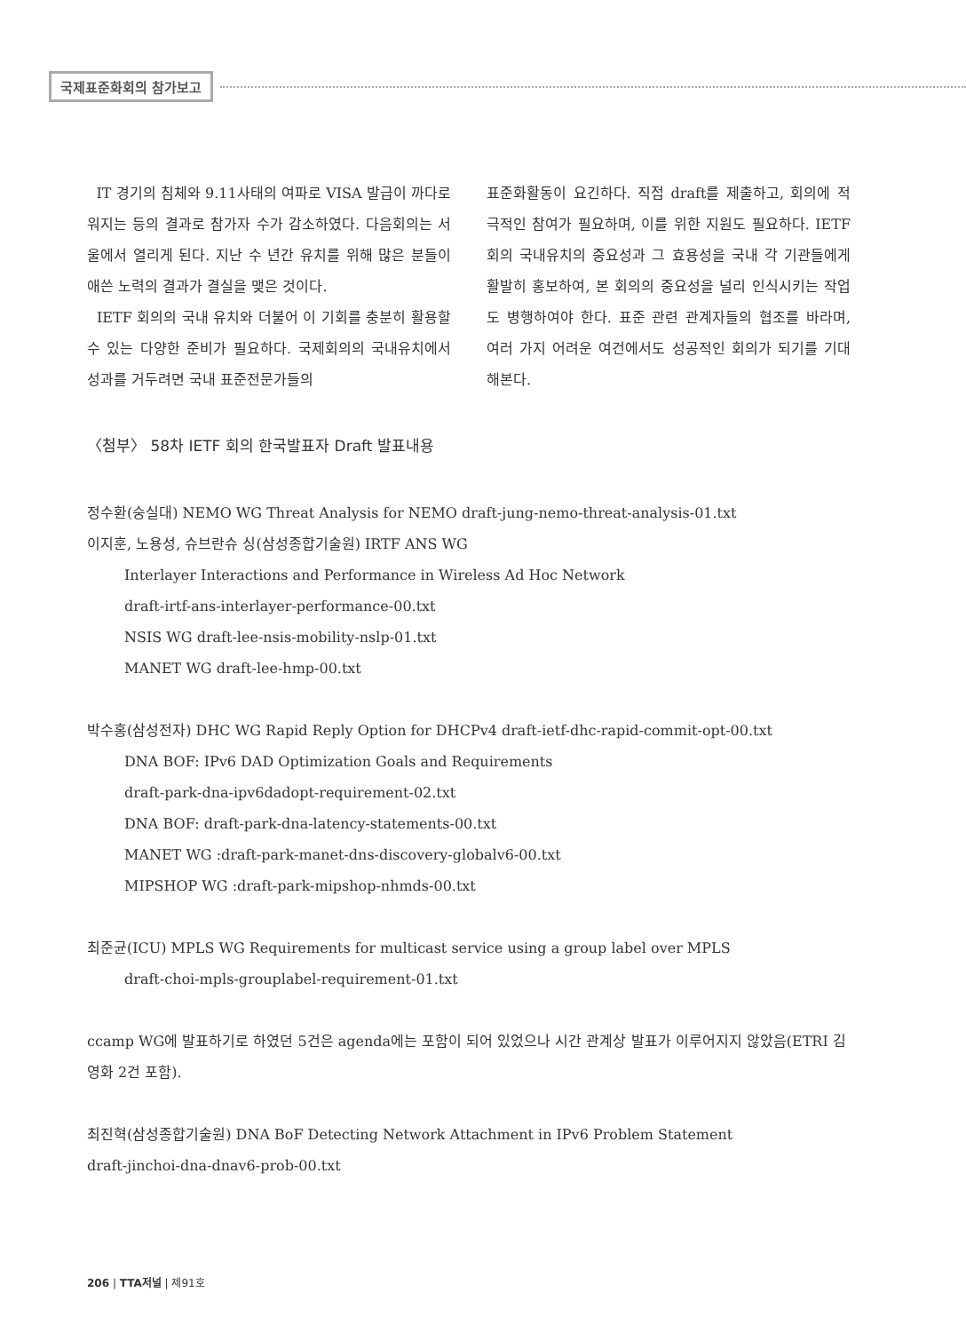국제표준화회의 참가보고
IT 경기의 침체와 9.11사태의 여파로 VISA 발급이 까다로워지는 등의 결과로 참가자 수가 감소하였다. 다음회의는 서울에서 열리게 된다. 지난 수 년간 유치를 위해 많은 분들이 애쓴 노력의 결과가 결실을 맺은 것이다.
IETF 회의의 국내 유치와 더불어 이 기회를 충분히 활용할 수 있는 다양한 준비가 필요하다. 국제회의의 국내유치에서 성과를 거두려면 국내 표준전문가들의
표준화활동이 요긴하다. 직접 draft를 제출하고, 회의에 적극적인 참여가 필요하며, 이를 위한 지원도 필요하다. IETF 회의 국내유치의 중요성과 그 효용성을 국내 각 기관들에게 활발히 홍보하여, 본 회의의 중요성을 널리 인식시키는 작업도 병행하여야 한다. 표준 관련 관계자들의 협조를 바라며, 여러 가지 어려운 여건에서도 성공적인 회의가 되기를 기대해본다.
〈첨부〉 58차 IETF 회의 한국발표자 Draft 발표내용
정수환(숭실대) NEMO WG Threat Analysis for NEMO draft-jung-nemo-threat-analysis-01.txt
이지훈, 노용성, 슈브란슈 싱(삼성종합기술원) IRTF ANS WG
Interlayer Interactions and Performance in Wireless Ad Hoc Network
draft-irtf-ans-interlayer-performance-00.txt
NSIS WG draft-lee-nsis-mobility-nslp-01.txt
MANET WG draft-lee-hmp-00.txt
박수홍(삼성전자) DHC WG Rapid Reply Option for DHCPv4 draft-ietf-dhc-rapid-commit-opt-00.txt
DNA BOF: IPv6 DAD Optimization Goals and Requirements
draft-park-dna-ipv6dadopt-requirement-02.txt
DNA BOF: draft-park-dna-latency-statements-00.txt
MANET WG :draft-park-manet-dns-discovery-globalv6-00.txt
MIPSHOP WG :draft-park-mipshop-nhmds-00.txt
최준균(ICU) MPLS WG Requirements for multicast service using a group label over MPLS
draft-choi-mpls-grouplabel-requirement-01.txt
ccamp WG에 발표하기로 하였던 5건은 agenda에는 포함이 되어 있었으나 시간 관계상 발표가 이루어지지 않았음(ETRI 김영화 2건 포함).
최진혁(삼성종합기술원) DNA BoF Detecting Network Attachment in IPv6 Problem Statement
draft-jinchoi-dna-dnav6-prob-00.txt
206 | TTA저널 | 제91호